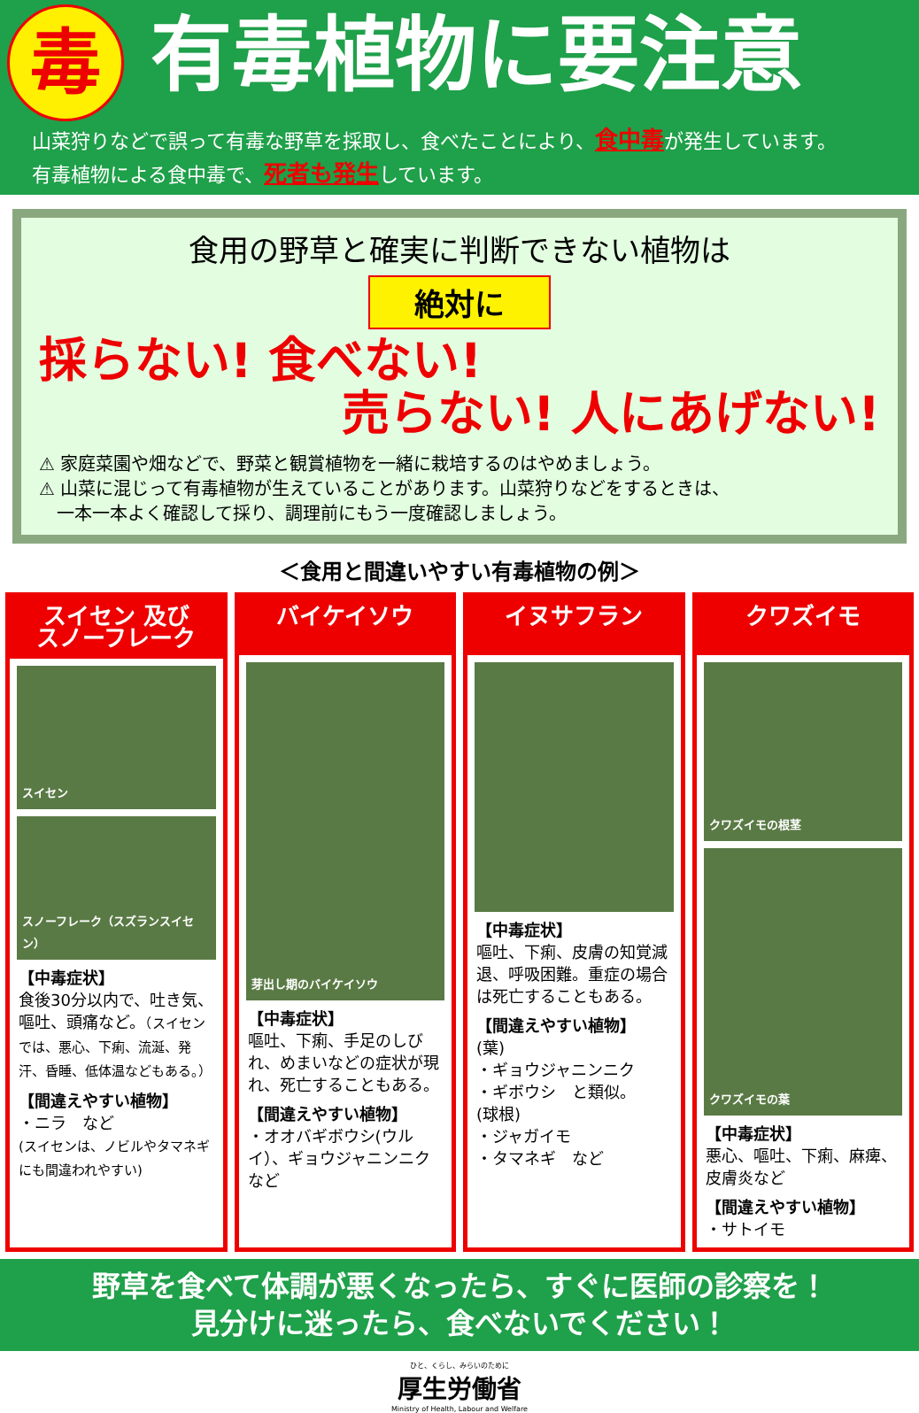毒
有毒植物に要注意
山菜狩りなどで誤って有毒な野草を採取し、食べたことにより、食中毒が発生しています。
有毒植物による食中毒で、死者も発生しています。
食用の野草と確実に判断できない植物は
絶対に
採らない! 食べない!
売らない! 人にあげない!
⚠ 家庭菜園や畑などで、野菜と観賞植物を一緒に栽培するのはやめましょう。
⚠ 山菜に混じって有毒植物が生えていることがあります。山菜狩りなどをするときは、
　一本一本よく確認して採り、調理前にもう一度確認しましょう。
＜食用と間違いやすい有毒植物の例＞
スイセン 及び
スノーフレーク
スイセン
スノーフレーク（スズランスイセン）
【中毒症状】
食後30分以内で、吐き気、嘔吐、頭痛など。（スイセンでは、悪心、下痢、流涎、発汗、昏睡、低体温などもある。）
【間違えやすい植物】
・ニラ　など
(スイセンは、ノビルやタマネギにも間違われやすい)
バイケイソウ
芽出し期のバイケイソウ
【中毒症状】
嘔吐、下痢、手足のしびれ、めまいなどの症状が現れ、死亡することもある。
【間違えやすい植物】
・オオバギボウシ(ウルイ）、ギョウジャニンニクなど
イヌサフラン
【中毒症状】
嘔吐、下痢、皮膚の知覚減退、呼吸困難。重症の場合は死亡することもある。
【間違えやすい植物】
(葉)
・ギョウジャニンニク
・ギボウシ　と類似。
(球根)
・ジャガイモ
・タマネギ　など
クワズイモ
クワズイモの根茎
クワズイモの葉
【中毒症状】
悪心、嘔吐、下痢、麻痺、皮膚炎など
【間違えやすい植物】
・サトイモ
野草を食べて体調が悪くなったら、すぐに医師の診察を！
見分けに迷ったら、食べないでください！
ひと、くらし、みらいのために
厚生労働省
Ministry of Health, Labour and Welfare